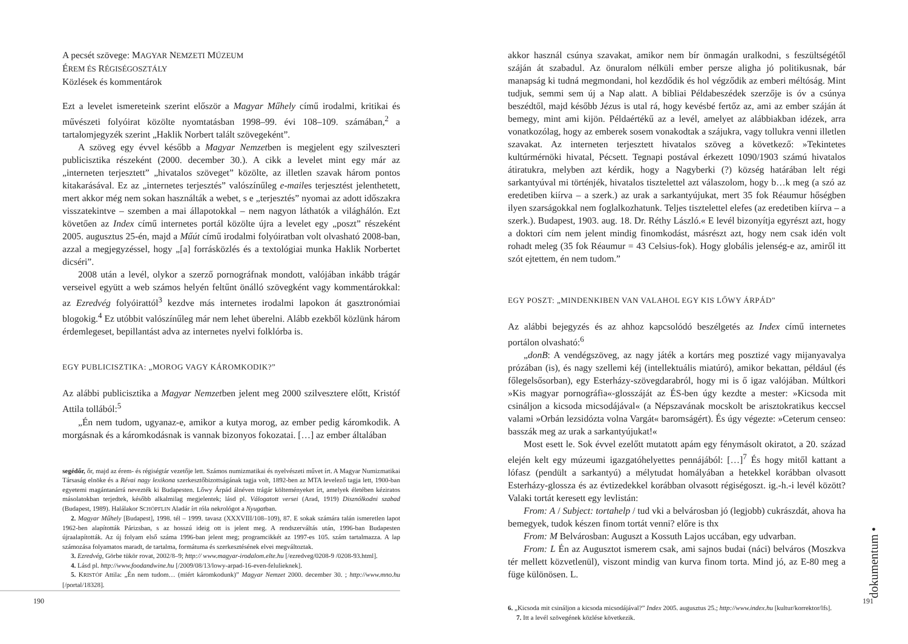A pecsét szövege: MAGYAR NEMZETI MÚZEUM
ÉREM ÉS RÉGISÉGOSZTÁLY
Közlések és kommentárok
Ezt a levelet ismereteink szerint először a Magyar Műhely című irodalmi, kritikai és művészeti folyóirat közölte nyomtatásban 1998–99. évi 108–109. számában,<sup>2</sup> a tartalomjegyzék szerint „Haklik Norbert talált szövegeként”.
A szöveg egy évvel később a Magyar Nemzetben is megjelent egy szilveszteri publicisztika részeként (2000. december 30.). A cikk a levelet mint egy már az „interneten terjesztett” „hivatalos szöveget” közölte, az illetlen szavak három pontos kitakarásával. Ez az „internetes terjesztés” valószínűleg e-mailes terjesztést jelenthetett, mert akkor még nem sokan használták a webet, s e „terjesztés” nyomai az adott időszakra visszatekintve – szemben a mai állapotokkal – nem nagyon láthatók a világhálón. Ezt követően az Index című internetes portál közölte újra a levelet egy „poszt” részeként 2005. augusztus 25-én, majd a Műút című irodalmi folyóiratban volt olvasható 2008-ban, azzal a megjegyzéssel, hogy „[a] forrásközlés és a textológiai munka Haklik Norbertet dicséri”.
2008 után a levél, olykor a szerző pornográfnak mondott, valójában inkább trágár verseivel együtt a web számos helyén feltűnt önálló szövegként vagy kommentárokkal: az Ezredvég folyóirattól<sup>3</sup> kezdve más internetes irodalmi lapokon át gasztronómiai blogokig.<sup>4</sup> Ez utóbbit valószínűleg már nem lehet überelni. Alább ezekből közlünk három érdemlegeset, bepillantást adva az internetes nyelvi folklórba is.
EGY PUBLICISZTIKA: „MOROG VAGY KÁROMKODIK?”
Az alábbi publicisztika a Magyar Nemzetben jelent meg 2000 szilvesztere előtt, Kristóf Attila tollából:<sup>5</sup>
„Én nem tudom, ugyanaz-e, amikor a kutya morog, az ember pedig káromkodik. A morgásnak és a káromkodásnak is vannak bizonyos fokozatai. […] az ember általában
segédőr, őr, majd az érem- és régiségtár vezetője lett. Számos numizmatikai és nyelvészeti művet írt. A Magyar Numizmatikai Társaság elnöke és a Révai nagy lexikona szerkesztőbizottságának tagja volt, 1892-ben az MTA levelező tagja lett, 1900-ban egyetemi magántanárrá nevezték ki Budapesten. Lőwy Árpád álnéven trágár költeményeket írt, amelyek életében kéziratos másolatokban terjedtek, később alkalmilag megjelentek; lásd pl. Válogatott versei (Arad, 1919) Disznólkodni szabad (Budapest, 1989). Halálakor SCHÖPFLIN Aladár írt róla nekrológot a Nyugatban.
2. Magyar Műhely [Budapest], 1998. tél – 1999. tavasz (XXXVIII/108–109), 87. E sokak számára talán ismeretlen lapot 1962-ben alapították Párizsban, s az hosszú ideig ott is jelent meg. A rendszerváltás után, 1996-ban Budapesten újraalapították. Az új folyam első száma 1996-ban jelent meg; programcikkét az 1997-es 105. szám tartalmazza. A lap számozása folyamatos maradt, de tartalma, formátuma és szerkesztésének elvei megváltoztak.
3. Ezredvég, Görbe tükör rovat, 2002/8–9; http:// www.magyar-irodalom.elte.hu [/ezredveg/0208-9 /0208-93.html].
4. Lásd pl. http://www.foodandwine.hu [/2009/08/13/lowy-arpad-16-even-felulieknek].
5. KRISTÓF Attila: „Én nem tudom… (miért káromkodunk)” Magyar Nemzet 2000. december 30. ; http://www.mno.hu [/portal/18328].
190
akkor használ csúnya szavakat, amikor nem bír önmagán uralkodni, s feszültségétől száján át szabadul. Az önuralom nélküli ember persze aligha jó politikusnak, bár manapság ki tudná megmondani, hol kezdődik és hol végződik az emberi méltóság. Mint tudjuk, semmi sem új a Nap alatt. A bibliai Példabeszédek szerzője is óv a csúnya beszédtől, majd később Jézus is utal rá, hogy kevésbé fertőz az, ami az ember száján át bemegy, mint ami kijön. Példaértékű az a levél, amelyet az alábbiakban idézek, arra vonatkozólag, hogy az emberek sosem vonakodtak a szájukra, vagy tollukra venni illetlen szavakat. Az interneten terjesztett hivatalos szöveg a következő: »Tekintetes kultúrmérnöki hivatal, Pécsett. Tegnapi postával érkezett 1090/1903 számú hivatalos átiratukra, melyben azt kérdik, hogy a Nagyberki (?) község határában lelt régi sarkantyúval mi történjék, hivatalos tisztelettel azt válaszolom, hogy b…k meg (a szó az eredetiben kiírva – a szerk.) az urak a sarkantyújukat, mert 35 fok Réaumur hőségben ilyen szarságokkal nem foglalkozhatunk. Teljes tisztelettel elefes (az eredetiben kiírva – a szerk.). Budapest, 1903. aug. 18. Dr. Réthy László.« E levél bizonyítja egyrészt azt, hogy a doktori cím nem jelent mindig finomkodást, másrészt azt, hogy nem csak idén volt rohadt meleg (35 fok Réaumur = 43 Celsius-fok). Hogy globális jelenség-e az, amiről itt szót ejtettem, én nem tudom.”
EGY POSZT: „MINDENKIBEN VAN VALAHOL EGY KIS LŐWY ÁRPÁD”
Az alábbi bejegyzés és az ahhoz kapcsolódó beszélgetés az Index című internetes portálon olvasható:<sup>6</sup>
„donB: A vendégszöveg, az nagy játék a kortárs meg posztizé vagy mijanyavalya prózában (is), és nagy szellemi kéj (intellektuális miatúró), amikor bekattan, például (és főlegelsősorban), egy Esterházy-szövegdarabról, hogy mi is ő igaz valójában. Múltkori »Kis magyar pornográfia«-glosszáját az ÉS-ben úgy kezdte a mester: »Kicsoda mit csináljon a kicsoda micsodájával« (a Népszavának mocskolt be arisztokratikus keccsel valami »Orbán lezsidózta volna Vargát« baromságért). És úgy végezte: »Ceterum censeo: basszák meg az urak a sarkantyújukat!«
Most esett le. Sok évvel ezelőtt mutatott apám egy fénymásolt okiratot, a 20. század elején kelt egy múzeumi igazgatóhelyettes pennájából: […]<sup>7</sup> És hogy mitől kattant a lófasz (pendült a sarkantyú) a mélytudat homályában a hetekkel korábban olvasott Esterházy-glossza és az évtizedekkel korábban olvasott régiségoszt. ig.-h.-i levél között? Valaki tortát keresett egy levlistán:
From: A / Subject: tortahelp / tud vki a belvárosban jó (legjobb) cukrászdát, ahova ha bemegyek, tudok készen finom tortát venni? előre is thx
From: M Belvárosban: Auguszt a Kossuth Lajos uccában, egy udvarban.
From: L Én az Augusztot ismerem csak, ami sajnos budai (náci) belváros (Moszkva tér mellett közvetlenül), viszont mindig van kurva finom torta. Mind jó, az E-80 meg a füge különösen. L.
6. „Kicsoda mit csináljon a kicsoda micsodájával?” Index 2005. augusztus 25.; http://www.index.hu [kultur/korrektor/lfs].
7. Itt a levél szövegének közlése következik.
dokumentum •
191